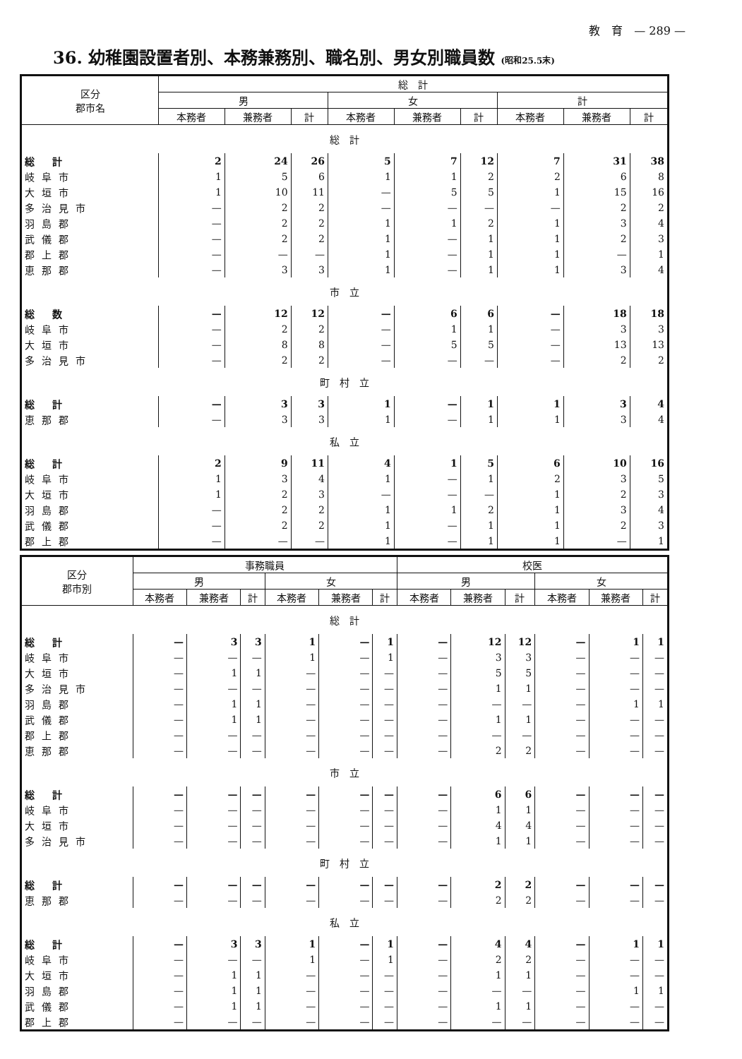教　育　— 289 —
36. 幼稚園設置者別、本務兼務別、職名別、男女別職員数 (昭和25.5末)
| 区分 郡市名 | 総 計 | | | | | | | | |
| --- | --- | --- | --- | --- | --- | --- | --- | --- | --- |
| | 男 | | | 女 | | | 計 | | |
| | 本務者 | 兼務者 | 計 | 本務者 | 兼務者 | 計 | 本務者 | 兼務者 | 計 |
| 総 計 | | | | | | | | | |
| 総 計 | 2 | 24 | 26 | 5 | 7 | 12 | 7 | 31 | 38 |
| 岐阜市 | 1 | 5 | 6 | 1 | 1 | 2 | 2 | 6 | 8 |
| 大垣市 | 1 | 10 | 11 | — | 5 | 5 | 1 | 15 | 16 |
| 多治見市 | — | 2 | 2 | — | — | — | — | 2 | 2 |
| 羽島郡 | — | 2 | 2 | 1 | 1 | 2 | 1 | 3 | 4 |
| 武儀郡 | — | 2 | 2 | 1 | — | 1 | 1 | 2 | 3 |
| 郡上郡 | — | — | — | 1 | — | 1 | 1 | — | 1 |
| 恵那郡 | — | 3 | 3 | 1 | — | 1 | 1 | 3 | 4 |
| 市 立 | | | | | | | | | |
| 総 数 | — | 12 | 12 | — | 6 | 6 | — | 18 | 18 |
| 岐阜市 | — | 2 | 2 | — | 1 | 1 | — | 3 | 3 |
| 大垣市 | — | 8 | 8 | — | 5 | 5 | — | 13 | 13 |
| 多治見市 | — | 2 | 2 | — | — | — | — | 2 | 2 |
| 町 村 立 | | | | | | | | | |
| 総 計 | — | 3 | 3 | 1 | — | 1 | 1 | 3 | 4 |
| 恵那郡 | — | 3 | 3 | 1 | — | 1 | 1 | 3 | 4 |
| 私 立 | | | | | | | | | |
| 総 計 | 2 | 9 | 11 | 4 | 1 | 5 | 6 | 10 | 16 |
| 岐阜市 | 1 | 3 | 4 | 1 | — | 1 | 2 | 3 | 5 |
| 大垣市 | 1 | 2 | 3 | — | — | — | 1 | 2 | 3 |
| 羽島郡 | — | 2 | 2 | 1 | 1 | 2 | 1 | 3 | 4 |
| 武儀郡 | — | 2 | 2 | 1 | — | 1 | 1 | 2 | 3 |
| 郡上郡 | — | — | — | 1 | — | 1 | 1 | — | 1 |
| 区分 郡市別 | 事務職員 | | | | | | 校医 | | | | | |
| --- | --- | --- | --- | --- | --- | --- | --- | --- | --- | --- | --- | --- |
| | 男 | | | 女 | | | 男 | | | 女 | | |
| | 本務者 | 兼務者 | 計 | 本務者 | 兼務者 | 計 | 本務者 | 兼務者 | 計 | 本務者 | 兼務者 | 計 |
| 総 計 | | | | | | | | | | | | |
| 総 計 | — | 3 | 3 | 1 | — | 1 | — | 12 | 12 | — | 1 | 1 |
| 岐阜市 | — | — | — | 1 | — | 1 | — | 3 | 3 | — | — | — |
| 大垣市 | — | 1 | 1 | — | — | — | — | 5 | 5 | — | — | — |
| 多治見市 | — | — | — | — | — | — | — | 1 | 1 | — | — | — |
| 羽島郡 | — | 1 | 1 | — | — | — | — | — | — | — | 1 | 1 |
| 武儀郡 | — | 1 | 1 | — | — | — | — | 1 | 1 | — | — | — |
| 郡上郡 | — | — | — | — | — | — | — | — | — | — | — | — |
| 恵那郡 | — | — | — | — | — | — | — | 2 | 2 | — | — | — |
| 市 立 | | | | | | | | | | | | |
| 総 計 | — | — | — | — | — | — | — | 6 | 6 | — | — | — |
| 岐阜市 | — | — | — | — | — | — | — | 1 | 1 | — | — | — |
| 大垣市 | — | — | — | — | — | — | — | 4 | 4 | — | — | — |
| 多治見市 | — | — | — | — | — | — | — | 1 | 1 | — | — | — |
| 町 村 立 | | | | | | | | | | | | |
| 総 計 | — | — | — | — | — | — | — | 2 | 2 | — | — | — |
| 恵那郡 | — | — | — | — | — | — | — | 2 | 2 | — | — | — |
| 私 立 | | | | | | | | | | | | |
| 総 計 | — | 3 | 3 | 1 | — | 1 | — | 4 | 4 | — | 1 | 1 |
| 岐阜市 | — | — | — | 1 | — | 1 | — | 2 | 2 | — | — | — |
| 大垣市 | — | 1 | 1 | — | — | — | — | 1 | 1 | — | — | — |
| 羽島郡 | — | 1 | 1 | — | — | — | — | — | — | — | 1 | 1 |
| 武儀郡 | — | 1 | 1 | — | — | — | — | 1 | 1 | — | — | — |
| 郡上郡 | — | — | — | — | — | — | — | — | — | — | — | — |